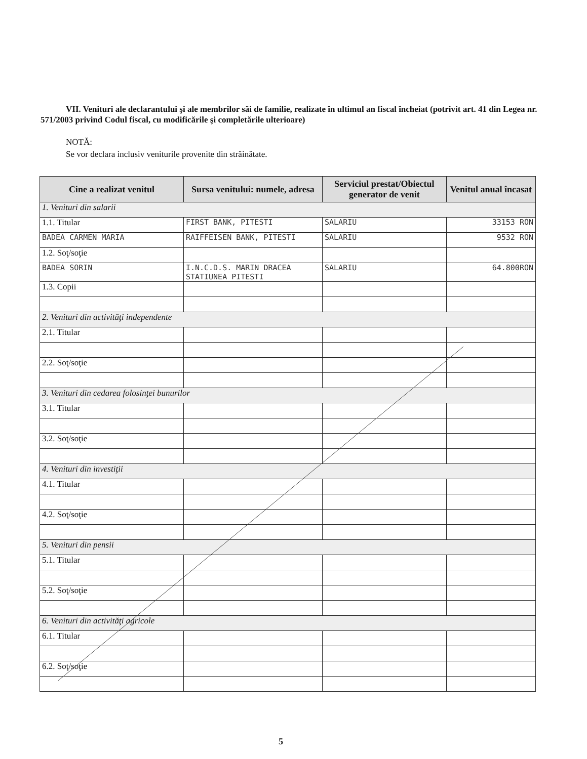VII. Venituri ale declarantului şi ale membrilor săi de familie, realizate în ultimul an fiscal încheiat (potrivit art. 41 din Legea nr. 571/2003 privind Codul fiscal, cu modificările şi completările ulterioare)
NOTĂ:
Se vor declara inclusiv veniturile provenite din străinătate.
| Cine a realizat venitul | Sursa venitului: numele, adresa | Serviciul prestat/Obiectul generator de venit | Venitul anual încasat |
| --- | --- | --- | --- |
| 1. Venituri din salarii | | | |
| 1.1. Titular | FIRST BANK, PITESTI | SALARIU | 33153 RON |
| BADEA CARMEN MARIA | RAIFFEISEN BANK, PITESTI | SALARIU | 9532 RON |
| 1.2. Soţ/soţie | | | |
| BADEA SORIN | I.N.C.D.S. MARIN DRACEA STATIUNEA PITESTI | SALARIU | 64.800RON |
| 1.3. Copii | | | |
| 2. Venituri din activităţi independente | | | |
| 2.1. Titular | | | |
| 2.2. Soţ/soţie | | | |
| 3. Venituri din cedarea folosinţei bunurilor | | | |
| 3.1. Titular | | | |
| 3.2. Soţ/soţie | | | |
| 4. Venituri din investiţii | | | |
| 4.1. Titular | | | |
| 4.2. Soţ/soţie | | | |
| 5. Venituri din pensii | | | |
| 5.1. Titular | | | |
| 5.2. Soţ/soţie | | | |
| 6. Venituri din activităţi agricole | | | |
| 6.1. Titular | | | |
| 6.2. Soţ/soţie | | | |
5